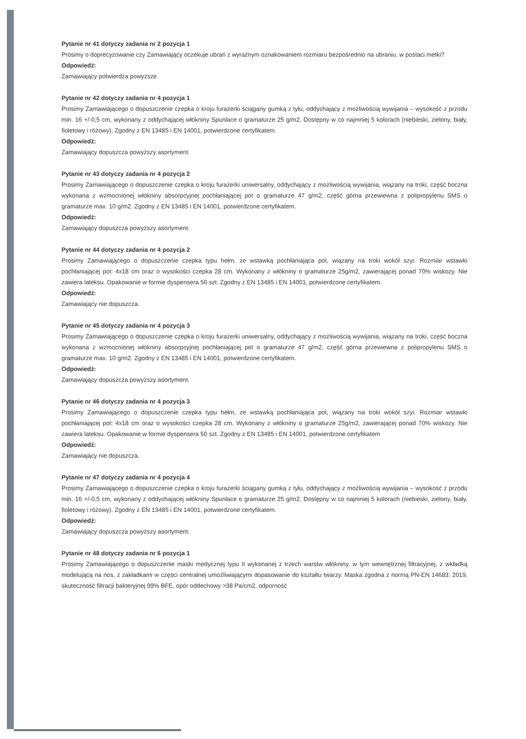Pytanie nr 41 dotyczy zadania nr 2 pozycja 1
Prosimy o doprecyzowanie czy Zamawiający oczekuje ubrań z wyraźnym oznakowaniem rozmiaru bezpośrednio na ubraniu, w postaci metki?
Odpowiedź:
Zamawiający potwierdza powyższe.
Pytanie nr 42 dotyczy zadania nr 4 pozycja 1
Prosimy Zamawiającego o dopuszczenie czepka o kroju furażerki ściągany gumką z tyłu, oddychający z możliwością wywijania – wysokość z przodu min. 16 +/-0,5 cm, wykonany z oddychającej włókniny Spunlace o gramaturze 25 g/m2. Dostępny w co najmniej 5 kolorach (niebieski, zielony, biały, fioletowy i różowy). Zgodny z EN 13485 i EN 14001, potwierdzone certyfikatem.
Odpowiedź:
Zamawiający dopuszcza powyższy asortyment.
Pytanie nr 43 dotyczy zadania nr 4 pozycja 2
Prosimy Zamawiającego o dopuszczenie czepka o kroju furażerki uniwersalny, oddychający z możliwością wywijania, wiązany na troki, część boczna wykonana z wzmocnionej włókniny absorpcyjnej pochłaniającej pot o gramaturze 47 g/m2, część górna przewiewna z polipropylenu SMS o gramaturze max. 10 g/m2. Zgodny z EN 13485 i EN 14001, potwierdzone certyfikatem.
Odpowiedź:
Zamawiający dopuszcza powyższy asortyment.
Pytanie nr 44 dotyczy zadania nr 4 pozycja 2
Prosimy Zamawiającego o dopuszczenie czepka typu hełm, ze wstawką pochłaniająca pot, wiązany na troki wokół szyi. Rozmiar wstawki pochłaniającej pot: 4x18 cm oraz o wysokości czepka 28 cm. Wykonany z włókniny o gramaturze 25g/m2, zawierającej ponad 70% wiskozy. Nie zawiera lateksu. Opakowanie w formie dyspensera 50 szt. Zgodny z EN 13485 i EN 14001, potwierdzone certyfikatem.
Odpowiedź:
Zamawiający nie dopuszcza.
Pytanie nr 45 dotyczy zadania nr 4 pozycja 3
Prosimy Zamawiającego o dopuszczenie czepka o kroju furażerki uniwersalny, oddychający z możliwością wywijania, wiązany na troki, część boczna wykonana z wzmocnionej włókniny absorpcyjnej pochłaniającej pot o gramaturze 47 g/m2, część górna przewiewna z polipropylenu SMS o gramaturze max. 10 g/m2. Zgodny z EN 13485 i EN 14001, potwierdzone certyfikatem.
Odpowiedź:
Zamawiający dopuszcza powyższy asortyment.
Pytanie nr 46 dotyczy zadania nr 4 pozycja 3
Prosimy Zamawiającego o dopuszczenie czepka typu hełm, ze wstawką pochłaniająca pot, wiązany na troki wokół szyi. Rozmiar wstawki pochłaniającej pot: 4x18 cm oraz o wysokości czepka 28 cm. Wykonany z włókniny o gramaturze 25g/m2, zawierającej ponad 70% wiskozy. Nie zawiera lateksu. Opakowanie w formie dyspensera 50 szt. Zgodny z EN 13485 i EN 14001, potwierdzone certyfikatem
Odpowiedź:
Zamawiający nie dopuszcza.
Pytanie nr 47 dotyczy zadania nr 4 pozycja 4
Prosimy Zamawiającego o dopuszczenie czepka o kroju furażerki ściągany gumką z tyłu, oddychający z możliwością wywijania – wysokość z przodu min. 16 +/-0,5 cm, wykonany z oddychającej włókniny Spunlace o gramaturze 25 g/m2. Dostępny w co najmniej 5 kolorach (niebieski, zielony, biały, fioletowy i różowy). Zgodny z EN 13485 i EN 14001, potwierdzone certyfikatem.
Odpowiedź:
Zamawiający dopuszcza powyższy asortyment.
Pytanie nr 48 dotyczy zadania nr 6 pozycja 1
Prosimy Zamawiającego o dopuszczenie maski medycznej typu II wykonanej z trzech warstw włókniny, w tym wewnętrznej filtracyjnej, z wkładką modelującą na nos, z zakładkami w części centralnej umożliwiającymi dopasowanie do kształtu twarzy. Maska zgodna z normą PN-EN 14683: 2019, skuteczność filtracji bakteryjnej 99% BFE, opór oddechowy >38 Pa/cm2, odporność